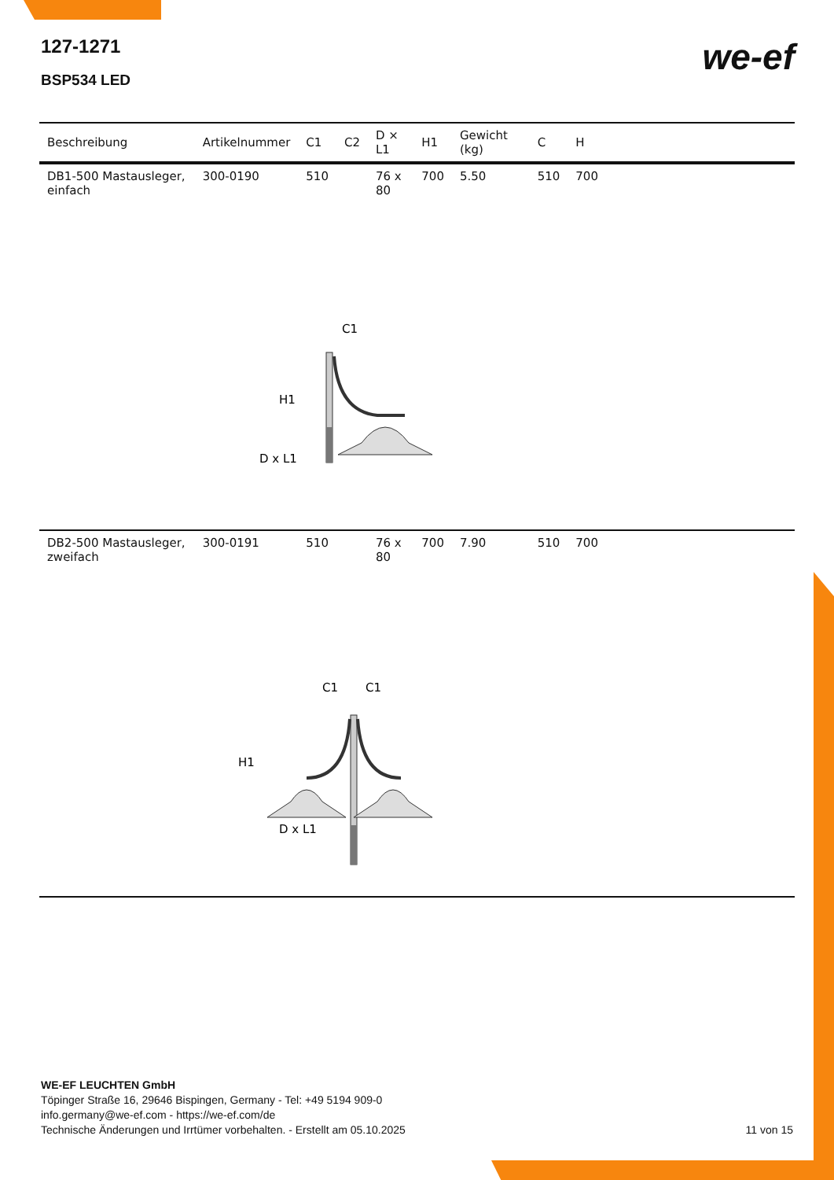127-1271
BSP534 LED
we-ef
| Beschreibung | Artikelnummer | C1 | C2 | D × L1 | H1 | Gewicht (kg) | C | H | |
| --- | --- | --- | --- | --- | --- | --- | --- | --- | --- |
| DB1-500 Mastausleger, einfach | 300-0190 | 510 | | 76 x 80 | 700 | 5.50 | 510 | 700 | |
| C1 H1 D x L1 | | | | | | | | | |
| DB2-500 Mastausleger, zweifach | 300-0191 | 510 | | 76 x 80 | 700 | 7.90 | 510 | 700 | |
| C1 C1 H1 D x L1 | | | | | | | | | |
WE-EF LEUCHTEN GmbH
Töpinger Straße 16, 29646 Bispingen, Germany - Tel: +49 5194 909-0
info.germany@we-ef.com - https://we-ef.com/de
Technische Änderungen und Irrtümer vorbehalten. - Erstellt am 05.10.2025
11 von 15